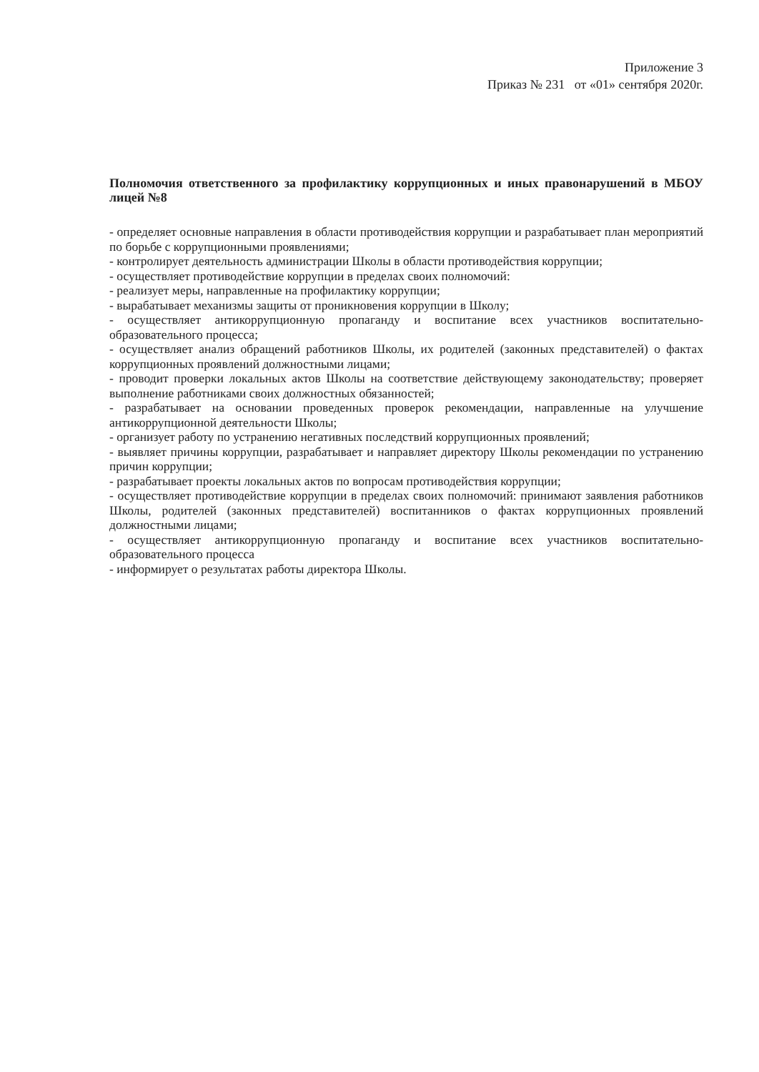Приложение 3
Приказ № 231 от «01» сентября 2020г.
Полномочия ответственного за профилактику коррупционных и иных правонарушений в МБОУ лицей №8
- определяет основные направления в области противодействия коррупции и разрабатывает план мероприятий по борьбе с коррупционными проявлениями;
- контролирует деятельность администрации Школы в области противодействия коррупции;
- осуществляет противодействие коррупции в пределах своих полномочий:
- реализует меры, направленные на профилактику коррупции;
- вырабатывает механизмы защиты от проникновения коррупции в Школу;
- осуществляет антикоррупционную пропаганду и воспитание всех участников воспитательно-образовательного процесса;
- осуществляет анализ обращений работников Школы, их родителей (законных представителей) о фактах коррупционных проявлений должностными лицами;
- проводит проверки локальных актов Школы на соответствие действующему законодательству; проверяет выполнение работниками своих должностных обязанностей;
- разрабатывает на основании проведенных проверок рекомендации, направленные на улучшение антикоррупционной деятельности Школы;
- организует работу по устранению негативных последствий коррупционных проявлений;
- выявляет причины коррупции, разрабатывает и направляет директору Школы рекомендации по устранению причин коррупции;
- разрабатывает проекты локальных актов по вопросам противодействия коррупции;
- осуществляет противодействие коррупции в пределах своих полномочий: принимают заявления работников Школы, родителей (законных представителей) воспитанников о фактах коррупционных проявлений должностными лицами;
- осуществляет антикоррупционную пропаганду и воспитание всех участников воспитательно-образовательного процесса
- информирует о результатах работы директора Школы.